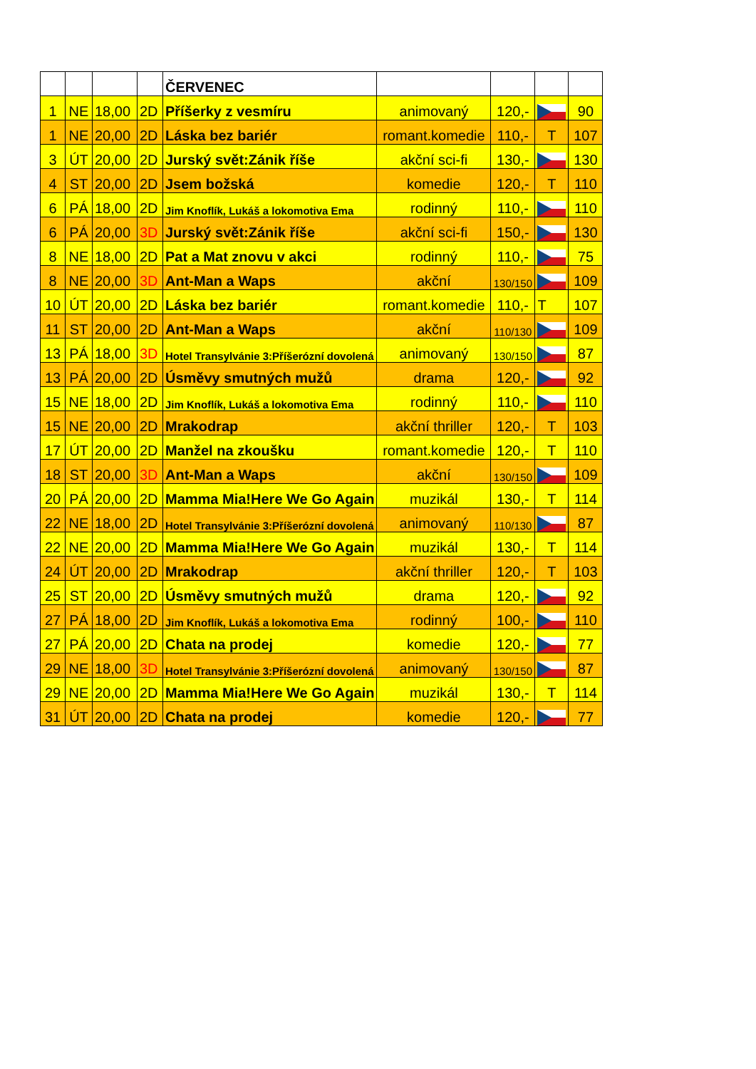| | | | | ČERVENEC | | | | |
| 1 | NE | 18,00 | 2D | Příšerky z vesmíru | animovaný | 120,- | | 90 |
| 1 | NE | 20,00 | 2D | Láska bez bariér | romant.komedie | 110,- | T | 107 |
| 3 | ÚT | 20,00 | 2D | Jurský svět:Zánik říše | akční sci-fi | 130,- | | 130 |
| 4 | ST | 20,00 | 2D | Jsem božská | komedie | 120,- | T | 110 |
| 6 | PÁ | 18,00 | 2D | Jim Knoflík, Lukáš a lokomotiva Ema | rodinný | 110,- | | 110 |
| 6 | PÁ | 20,00 | 3D | Jurský svět:Zánik říše | akční sci-fi | 150,- | | 130 |
| 8 | NE | 18,00 | 2D | Pat a Mat znovu v akci | rodinný | 110,- | | 75 |
| 8 | NE | 20,00 | 3D | Ant-Man a Waps | akční | 130/150 | | 109 |
| 10 | ÚT | 20,00 | 2D | Láska bez bariér | romant.komedie | 110,- | T | 107 |
| 11 | ST | 20,00 | 2D | Ant-Man a Waps | akční | 110/130 | | 109 |
| 13 | PÁ | 18,00 | 3D | Hotel Transylvánie 3:Příšerózní dovolená | animovaný | 130/150 | | 87 |
| 13 | PÁ | 20,00 | 2D | Úsměvy smutných mužů | drama | 120,- | | 92 |
| 15 | NE | 18,00 | 2D | Jim Knoflík, Lukáš a lokomotiva Ema | rodinný | 110,- | | 110 |
| 15 | NE | 20,00 | 2D | Mrakodrap | akční thriller | 120,- | T | 103 |
| 17 | ÚT | 20,00 | 2D | Manžel na zkoušku | romant.komedie | 120,- | T | 110 |
| 18 | ST | 20,00 | 3D | Ant-Man a Waps | akční | 130/150 | | 109 |
| 20 | PÁ | 20,00 | 2D | Mamma Mia!Here We Go Again | muzikál | 130,- | T | 114 |
| 22 | NE | 18,00 | 2D | Hotel Transylvánie 3:Příšerózní dovolená | animovaný | 110/130 | | 87 |
| 22 | NE | 20,00 | 2D | Mamma Mia!Here We Go Again | muzikál | 130,- | T | 114 |
| 24 | ÚT | 20,00 | 2D | Mrakodrap | akční thriller | 120,- | T | 103 |
| 25 | ST | 20,00 | 2D | Úsměvy smutných mužů | drama | 120,- | | 92 |
| 27 | PÁ | 18,00 | 2D | Jim Knoflík, Lukáš a lokomotiva Ema | rodinný | 100,- | | 110 |
| 27 | PÁ | 20,00 | 2D | Chata na prodej | komedie | 120,- | | 77 |
| 29 | NE | 18,00 | 3D | Hotel Transylvánie 3:Příšerózní dovolená | animovaný | 130/150 | | 87 |
| 29 | NE | 20,00 | 2D | Mamma Mia!Here We Go Again | muzikál | 130,- | T | 114 |
| 31 | ÚT | 20,00 | 2D | Chata na prodej | komedie | 120,- | | 77 |